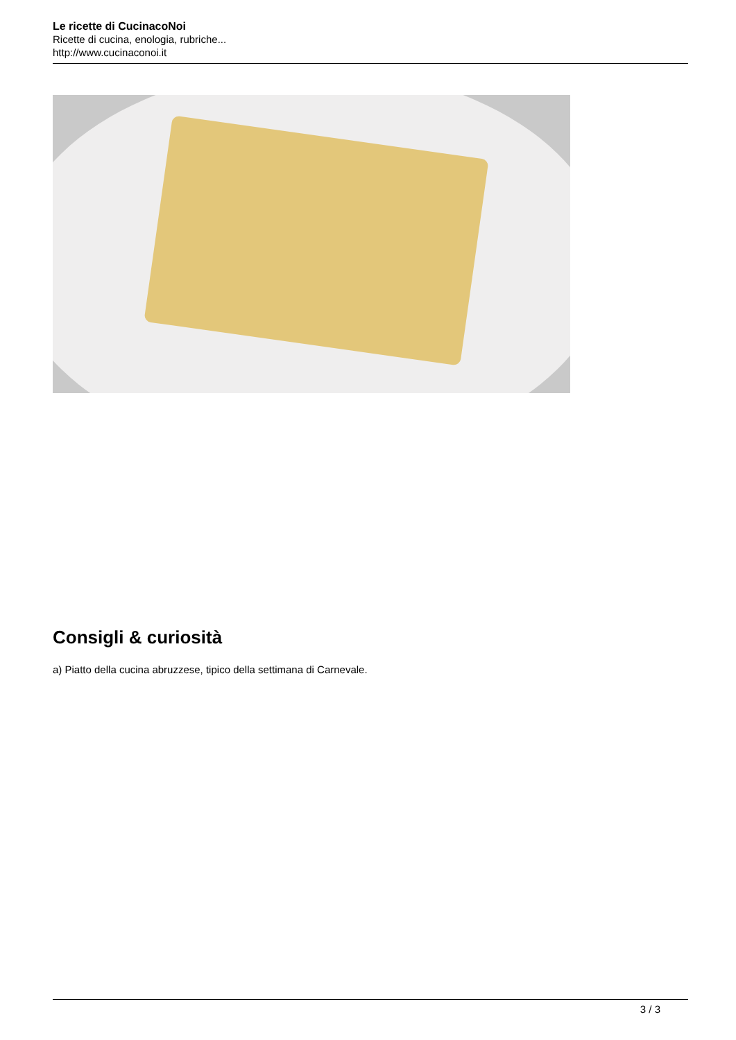Le ricette di CucinacoNoi
Ricette di cucina, enologia, rubriche...
http://www.cucinaconoi.it
Consigli & curiosità
a) Piatto della cucina abruzzese, tipico della settimana di Carnevale.
3 / 3